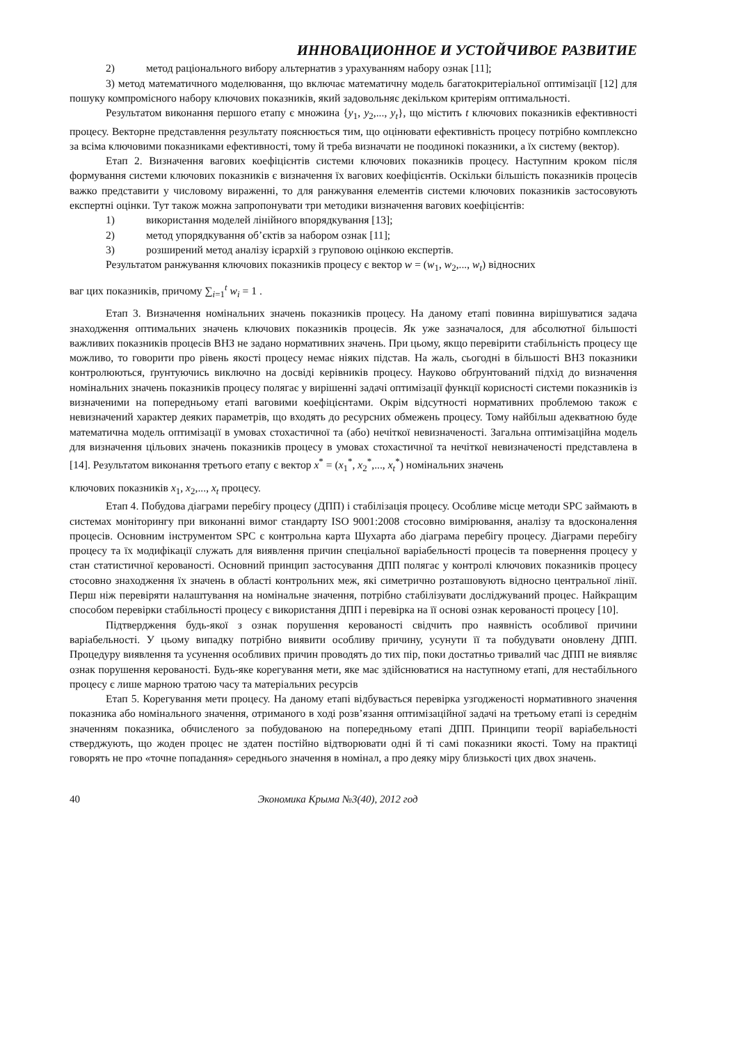ИННОВАЦИОННОЕ И УСТОЙЧИВОЕ РАЗВИТИЕ
2) метод раціонального вибору альтернатив з урахуванням набору ознак [11];
3) метод математичного моделювання, що включає математичну модель багатокритеріальної оптимізації [12] для пошуку компромісного набору ключових показників, який задовольняє декільком критеріям оптимальності.
Результатом виконання першого етапу є множина {y<sub>1</sub>, y<sub>2</sub>,..., y<sub>t</sub>}, що містить t ключових показників ефективності процесу. Векторне представлення результату пояснюється тим, що оцінювати ефективність процесу потрібно комплексно за всіма ключовими показниками ефективності, тому й треба визначати не поодинокі показники, а їх систему (вектор).
Етап 2. Визначення вагових коефіцієнтів системи ключових показників процесу. Наступним кроком після формування системи ключових показників є визначення їх вагових коефіцієнтів. Оскільки більшість показників процесів важко представити у числовому вираженні, то для ранжування елементів системи ключових показників застосовують експертні оцінки. Тут також можна запропонувати три методики визначення вагових коефіцієнтів:
1) використання моделей лінійного впорядкування [13];
2) метод упорядкування об’єктів за набором ознак [11];
3) розширений метод аналізу ієрархій з груповою оцінкою експертів.
Результатом ранжування ключових показників процесу є вектор w = (w<sub>1</sub>, w<sub>2</sub>,..., w<sub>t</sub>) відносних
ваг цих показників, причому ∑<sub>i=1</sub><sup>t</sup> w<sub>i</sub> = 1 .
Етап 3. Визначення номінальних значень показників процесу. На даному етапі повинна вирішуватися задача знаходження оптимальних значень ключових показників процесів. Як уже зазначалося, для абсолютної більшості важливих показників процесів ВНЗ не задано нормативних значень. При цьому, якщо перевірити стабільність процесу ще можливо, то говорити про рівень якості процесу немає ніяких підстав. На жаль, сьогодні в більшості ВНЗ показники контролюються, ґрунтуючись виключно на досвіді керівників процесу. Науково обґрунтований підхід до визначення номінальних значень показників процесу полягає у вирішенні задачі оптимізації функції корисності системи показників із визначеними на попередньому етапі ваговими коефіцієнтами. Окрім відсутності нормативних проблемою також є невизначений характер деяких параметрів, що входять до ресурсних обмежень процесу. Тому найбільш адекватною буде математична модель оптимізації в умовах стохастичної та (або) нечіткої невизначеності. Загальна оптимізаційна модель для визначення цільових значень показників процесу в умовах стохастичної та нечіткої невизначеності представлена в [14]. Результатом виконання третього етапу є вектор x<sup>*</sup> = (x<sub>1</sub><sup>*</sup>, x<sub>2</sub><sup>*</sup>,..., x<sub>t</sub><sup>*</sup>) номінальних значень
ключових показників x<sub>1</sub>, x<sub>2</sub>,..., x<sub>t</sub> процесу.
Етап 4. Побудова діаграми перебігу процесу (ДПП) і стабілізація процесу. Особливе місце методи SPC займають в системах моніторингу при виконанні вимог стандарту ISO 9001:2008 стосовно вимірювання, аналізу та вдосконалення процесів. Основним інструментом SPC є контрольна карта Шухарта або діаграма перебігу процесу. Діаграми перебігу процесу та їх модифікації служать для виявлення причин спеціальної варіабельності процесів та повернення процесу у стан статистичної керованості. Основний принцип застосування ДПП полягає у контролі ключових показників процесу стосовно знаходження їх значень в області контрольних меж, які симетрично розташовують відносно центральної лінії. Перш ніж перевіряти налаштування на номінальне значення, потрібно стабілізувати досліджуваний процес. Найкращим способом перевірки стабільності процесу є використання ДПП і перевірка на її основі ознак керованості процесу [10].
Підтвердження будь-якої з ознак порушення керованості свідчить про наявність особливої причини варіабельності. У цьому випадку потрібно виявити особливу причину, усунути її та побудувати оновлену ДПП. Процедуру виявлення та усунення особливих причин проводять до тих пір, поки достатньо тривалий час ДПП не виявляє ознак порушення керованості. Будь-яке корегування мети, яке має здійснюватися на наступному етапі, для нестабільного процесу є лише марною тратою часу та матеріальних ресурсів
Етап 5. Корегування мети процесу. На даному етапі відбувається перевірка узгодженості нормативного значення показника або номінального значення, отриманого в ході розв’язання оптимізаційної задачі на третьому етапі із середнім значенням показника, обчисленого за побудованою на попередньому етапі ДПП. Принципи теорії варіабельності стверджують, що жоден процес не здатен постійно відтворювати одні й ті самі показники якості. Тому на практиці говорять не про «точне попадання» середнього значення в номінал, а про деяку міру близькості цих двох значень.
40 Экономика Крыма №3(40), 2012 год